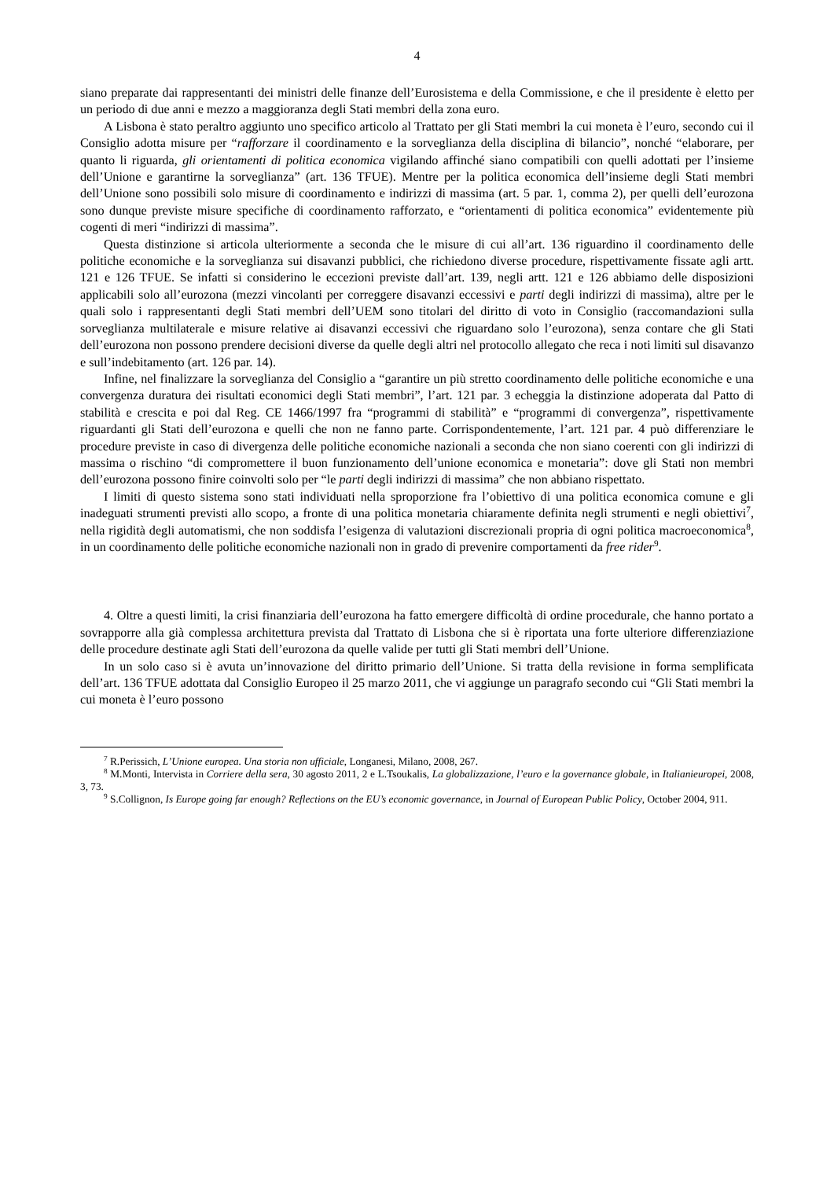4
siano preparate dai rappresentanti dei ministri delle finanze dell’Eurosistema e della Commissione, e che il presidente è eletto per un periodo di due anni e mezzo a maggioranza degli Stati membri della zona euro.
A Lisbona è stato peraltro aggiunto uno specifico articolo al Trattato per gli Stati membri la cui moneta è l’euro, secondo cui il Consiglio adotta misure per “rafforzare il coordinamento e la sorveglianza della disciplina di bilancio”, nonché “elaborare, per quanto li riguarda, gli orientamenti di politica economica vigilando affinché siano compatibili con quelli adottati per l’insieme dell’Unione e garantirne la sorveglianza” (art. 136 TFUE). Mentre per la politica economica dell’insieme degli Stati membri dell’Unione sono possibili solo misure di coordinamento e indirizzi di massima (art. 5 par. 1, comma 2), per quelli dell’eurozona sono dunque previste misure specifiche di coordinamento rafforzato, e “orientamenti di politica economica” evidentemente più cogenti di meri “indirizzi di massima”.
Questa distinzione si articola ulteriormente a seconda che le misure di cui all’art. 136 riguardino il coordinamento delle politiche economiche e la sorveglianza sui disavanzi pubblici, che richiedono diverse procedure, rispettivamente fissate agli artt. 121 e 126 TFUE. Se infatti si considerino le eccezioni previste dall’art. 139, negli artt. 121 e 126 abbiamo delle disposizioni applicabili solo all’eurozona (mezzi vincolanti per correggere disavanzi eccessivi e parti degli indirizzi di massima), altre per le quali solo i rappresentanti degli Stati membri dell’UEM sono titolari del diritto di voto in Consiglio (raccomandazioni sulla sorveglianza multilaterale e misure relative ai disavanzi eccessivi che riguardano solo l’eurozona), senza contare che gli Stati dell’eurozona non possono prendere decisioni diverse da quelle degli altri nel protocollo allegato che reca i noti limiti sul disavanzo e sull’indebitamento (art. 126 par. 14).
Infine, nel finalizzare la sorveglianza del Consiglio a “garantire un più stretto coordinamento delle politiche economiche e una convergenza duratura dei risultati economici degli Stati membri”, l’art. 121 par. 3 echeggia la distinzione adoperata dal Patto di stabilità e crescita e poi dal Reg. CE 1466/1997 fra “programmi di stabilità” e “programmi di convergenza”, rispettivamente riguardanti gli Stati dell’eurozona e quelli che non ne fanno parte. Corrispondentemente, l’art. 121 par. 4 può differenziare le procedure previste in caso di divergenza delle politiche economiche nazionali a seconda che non siano coerenti con gli indirizzi di massima o rischino “di compromettere il buon funzionamento dell’unione economica e monetaria”: dove gli Stati non membri dell’eurozona possono finire coinvolti solo per “le parti degli indirizzi di massima” che non abbiano rispettato.
I limiti di questo sistema sono stati individuati nella sproporzione fra l’obiettivo di una politica economica comune e gli inadeguati strumenti previsti allo scopo, a fronte di una politica monetaria chiaramente definita negli strumenti e negli obiettivi<sup>7</sup>, nella rigidità degli automatismi, che non soddisfa l’esigenza di valutazioni discrezionali propria di ogni politica macroeconomica<sup>8</sup>, in un coordinamento delle politiche economiche nazionali non in grado di prevenire comportamenti da free rider<sup>9</sup>.
4. Oltre a questi limiti, la crisi finanziaria dell’eurozona ha fatto emergere difficoltà di ordine procedurale, che hanno portato a sovrapporre alla già complessa architettura prevista dal Trattato di Lisbona che si è riportata una forte ulteriore differenziazione delle procedure destinate agli Stati dell’eurozona da quelle valide per tutti gli Stati membri dell’Unione.
In un solo caso si è avuta un’innovazione del diritto primario dell’Unione. Si tratta della revisione in forma semplificata dell’art. 136 TFUE adottata dal Consiglio Europeo il 25 marzo 2011, che vi aggiunge un paragrafo secondo cui “Gli Stati membri la cui moneta è l’euro possono
<sup>7</sup> R.Perissich, L’Unione europea. Una storia non ufficiale, Longanesi, Milano, 2008, 267.
<sup>8</sup> M.Monti, Intervista in Corriere della sera, 30 agosto 2011, 2 e L.Tsoukalis, La globalizzazione, l’euro e la governance globale, in Italianieuropei, 2008, 3, 73.
<sup>9</sup> S.Collignon, Is Europe going far enough? Reflections on the EU’s economic governance, in Journal of European Public Policy, October 2004, 911.